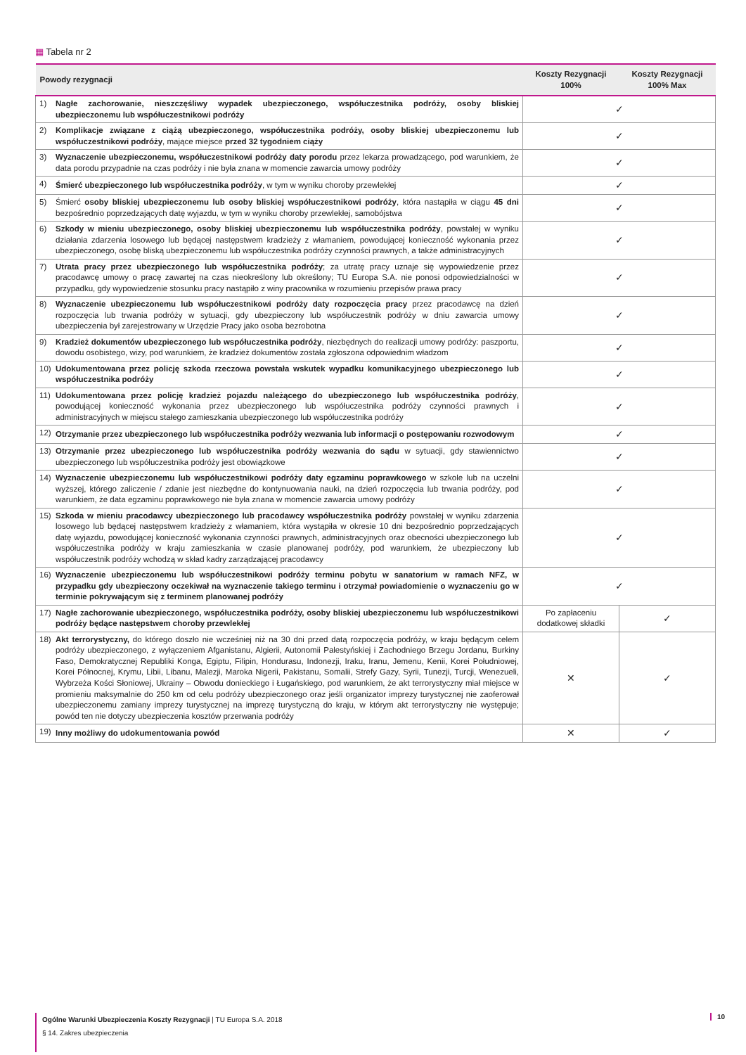▦ Tabela nr 2
| Powody rezygnacji | | Koszty Rezygnacji 100% | Koszty Rezygnacji 100% Max |
| --- | --- | --- | --- |
| 1) | Nagłe zachorowanie, nieszczęśliwy wypadek ubezpieczonego, współuczestnika podróży, osoby bliskiej ubezpieczonemu lub współuczestnikowi podróży | ✓ | |
| 2) | Komplikacje związane z ciążą ubezpieczonego, współuczestnika podróży, osoby bliskiej ubezpieczonemu lub współuczestnikowi podróży , mające miejsce przed 32 tygodniem ciąży | ✓ | |
| 3) | Wyznaczenie ubezpieczonemu, współuczestnikowi podróży daty porodu przez lekarza prowadzącego, pod warunkiem, że data porodu przypadnie na czas podróży i nie była znana w momencie zawarcia umowy podróży | ✓ | |
| 4) | Śmierć ubezpieczonego lub współuczestnika podróży , w tym w wyniku choroby przewlekłej | ✓ | |
| 5) | Śmierć osoby bliskiej ubezpieczonemu lub osoby bliskiej współuczestnikowi podróży , która nastąpiła w ciągu 45 dni bezpośrednio poprzedzających datę wyjazdu, w tym w wyniku choroby przewlekłej, samobójstwa | ✓ | |
| 6) | Szkody w mieniu ubezpieczonego, osoby bliskiej ubezpieczonemu lub współuczestnika podróży , powstałej w wyniku działania zdarzenia losowego lub będącej następstwem kradzieży z włamaniem, powodującej konieczność wykonania przez ubezpieczonego, osobę bliską ubezpieczonemu lub współuczestnika podróży czynności prawnych, a także administracyjnych | ✓ | |
| 7) | Utrata pracy przez ubezpieczonego lub współuczestnika podróży ; za utratę pracy uznaje się wypowiedzenie przez pracodawcę umowy o pracę zawartej na czas nieokreślony lub określony; TU Europa S.A. nie ponosi odpowiedzialności w przypadku, gdy wypowiedzenie stosunku pracy nastąpiło z winy pracownika w rozumieniu przepisów prawa pracy | ✓ | |
| 8) | Wyznaczenie ubezpieczonemu lub współuczestnikowi podróży daty rozpoczęcia pracy przez pracodawcę na dzień rozpoczęcia lub trwania podróży w sytuacji, gdy ubezpieczony lub współuczestnik podróży w dniu zawarcia umowy ubezpieczenia był zarejestrowany w Urzędzie Pracy jako osoba bezrobotna | ✓ | |
| 9) | Kradzież dokumentów ubezpieczonego lub współuczestnika podróży , niezbędnych do realizacji umowy podróży: paszportu, dowodu osobistego, wizy, pod warunkiem, że kradzież dokumentów została zgłoszona odpowiednim władzom | ✓ | |
| 10) | Udokumentowana przez policję szkoda rzeczowa powstała wskutek wypadku komunikacyjnego ubezpieczonego lub współuczestnika podróży | ✓ | |
| 11) | Udokumentowana przez policję kradzież pojazdu należącego do ubezpieczonego lub współuczestnika podróży , powodującej konieczność wykonania przez ubezpieczonego lub współuczestnika podróży czynności prawnych i administracyjnych w miejscu stałego zamieszkania ubezpieczonego lub współuczestnika podróży | ✓ | |
| 12) | Otrzymanie przez ubezpieczonego lub współuczestnika podróży wezwania lub informacji o postępowaniu rozwodowym | ✓ | |
| 13) | Otrzymanie przez ubezpieczonego lub współuczestnika podróży wezwania do sądu w sytuacji, gdy stawiennictwo ubezpieczonego lub współuczestnika podróży jest obowiązkowe | ✓ | |
| 14) | Wyznaczenie ubezpieczonemu lub współuczestnikowi podróży daty egzaminu poprawkowego w szkole lub na uczelni wyższej, którego zaliczenie / zdanie jest niezbędne do kontynuowania nauki, na dzień rozpoczęcia lub trwania podróży, pod warunkiem, że data egzaminu poprawkowego nie była znana w momencie zawarcia umowy podróży | ✓ | |
| 15) | Szkoda w mieniu pracodawcy ubezpieczonego lub pracodawcy współuczestnika podróży powstałej w wyniku zdarzenia losowego lub będącej następstwem kradzieży z włamaniem, która wystąpiła w okresie 10 dni bezpośrednio poprzedzających datę wyjazdu, powodującej konieczność wykonania czynności prawnych, administracyjnych oraz obecności ubezpieczonego lub współuczestnika podróży w kraju zamieszkania w czasie planowanej podróży, pod warunkiem, że ubezpieczony lub współuczestnik podróży wchodzą w skład kadry zarządzającej pracodawcy | ✓ | |
| 16) | Wyznaczenie ubezpieczonemu lub współuczestnikowi podróży terminu pobytu w sanatorium w ramach NFZ, w przypadku gdy ubezpieczony oczekiwał na wyznaczenie takiego terminu i otrzymał powiadomienie o wyznaczeniu go w terminie pokrywającym się z terminem planowanej podróży | ✓ | |
| 17) | Nagłe zachorowanie ubezpieczonego, współuczestnika podróży, osoby bliskiej ubezpieczonemu lub współuczestnikowi podróży będące następstwem choroby przewlekłej | Po zapłaceniu dodatkowej składki | ✓ |
| 18) | Akt terrorystyczny, do którego doszło nie wcześniej niż na 30 dni przed datą rozpoczęcia podróży, w kraju będącym celem podróży ubezpieczonego, z wyłączeniem Afganistanu, Algierii, Autonomii Palestyńskiej i Zachodniego Brzegu Jordanu, Burkiny Faso, Demokratycznej Republiki Konga, Egiptu, Filipin, Hondurasu, Indonezji, Iraku, Iranu, Jemenu, Kenii, Korei Południowej, Korei Północnej, Krymu, Libii, Libanu, Malezji, Maroka Nigerii, Pakistanu, Somalii, Strefy Gazy, Syrii, Tunezji, Turcji, Wenezueli, Wybrzeża Kości Słoniowej, Ukrainy – Obwodu donieckiego i Ługańskiego, pod warunkiem, że akt terrorystyczny miał miejsce w promieniu maksymalnie do 250 km od celu podróży ubezpieczonego oraz jeśli organizator imprezy turystycznej nie zaoferował ubezpieczonemu zamiany imprezy turystycznej na imprezę turystyczną do kraju, w którym akt terrorystyczny nie występuje; powód ten nie dotyczy ubezpieczenia kosztów przerwania podróży | ✕ | ✓ |
| 19) | Inny możliwy do udokumentowania powód | ✕ | ✓ |
Ogólne Warunki Ubezpieczenia Koszty Rezygnacji | TU Europa S.A. 2018
§ 14. Zakres ubezpieczenia
10